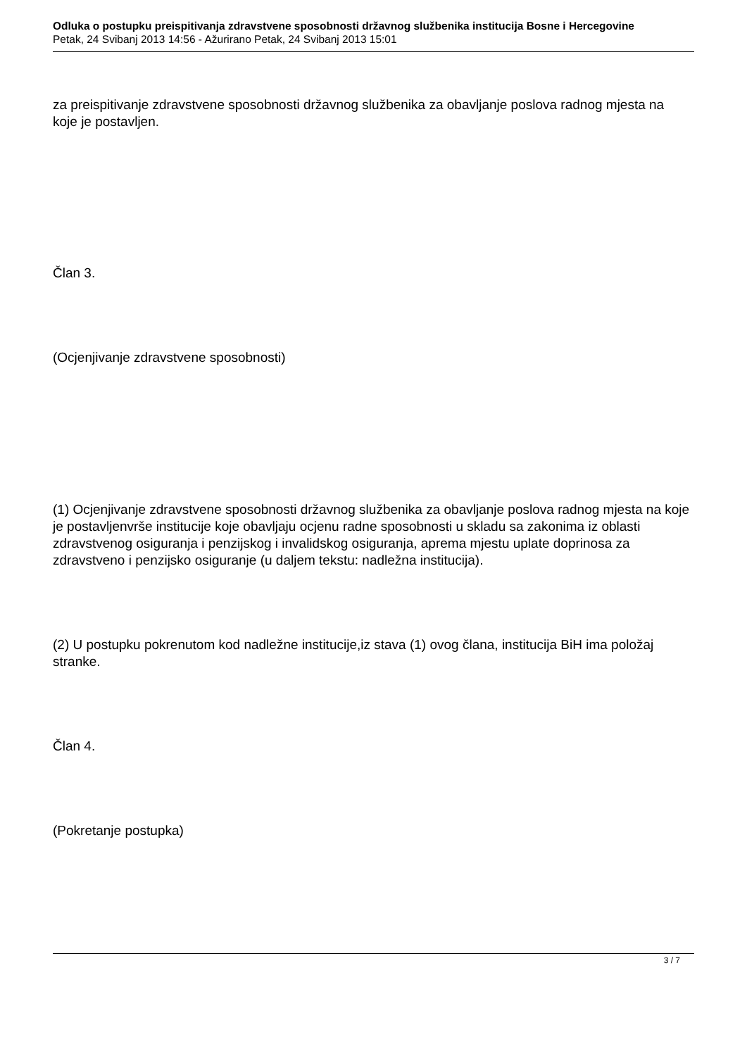Odluka o postupku preispitivanja zdravstvene sposobnosti državnog službenika institucija Bosne i Hercegovine
Petak, 24 Svibanj 2013 14:56 - Ažurirano Petak, 24 Svibanj 2013 15:01
za preispitivanje zdravstvene sposobnosti državnog službenika za obavljanje poslova radnog mjesta na koje je postavljen.
Član 3.
(Ocjenjivanje zdravstvene sposobnosti)
(1) Ocjenjivanje zdravstvene sposobnosti državnog službenika za obavljanje poslova radnog mjesta na koje je postavljenvrše institucije koje obavljaju ocjenu radne sposobnosti u skladu sa zakonima iz oblasti zdravstvenog osiguranja i penzijskog i invalidskog osiguranja, aprema mjestu uplate doprinosa za zdravstveno i penzijsko osiguranje (u daljem tekstu: nadležna institucija).
(2) U postupku pokrenutom kod nadležne institucije,iz stava (1) ovog člana, institucija BiH ima položaj stranke.
Član 4.
(Pokretanje postupka)
3 / 7